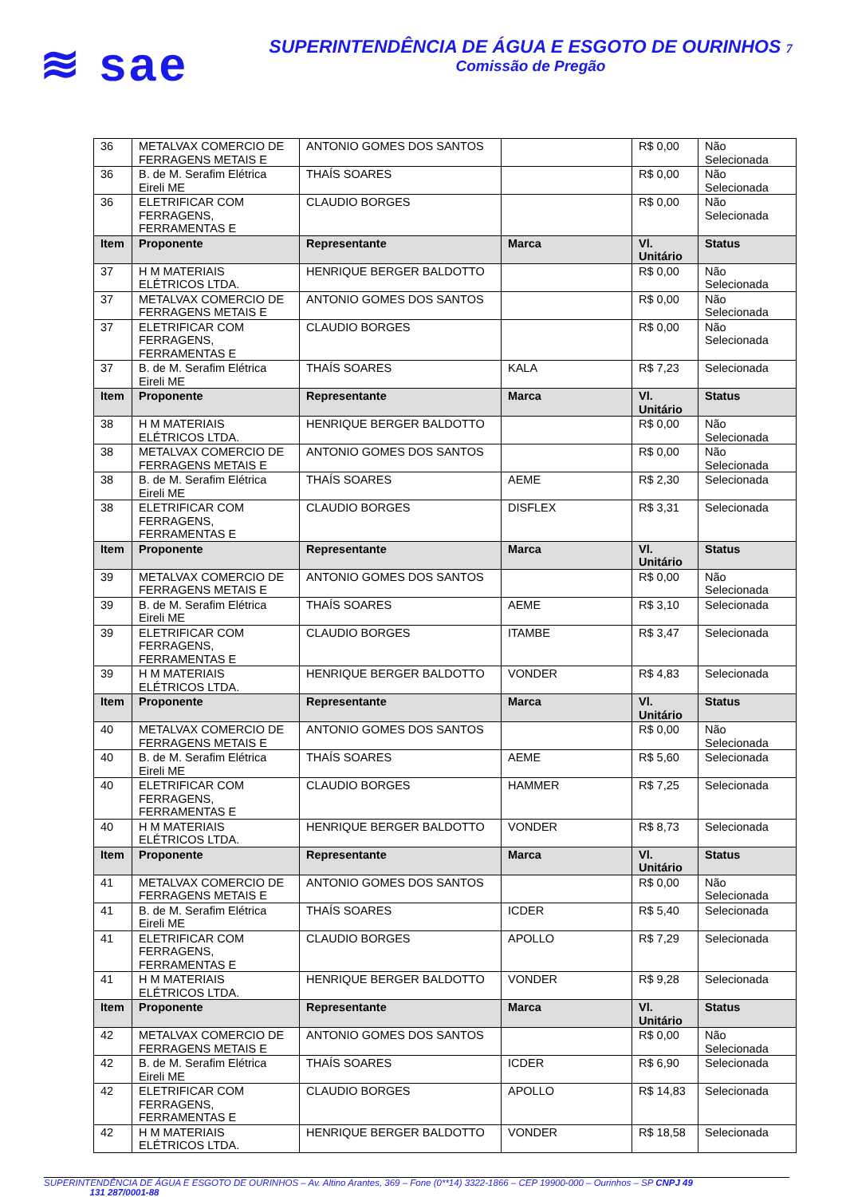≋ sae
SUPERINTENDÊNCIA DE ÁGUA E ESGOTO DE OURINHOS 7
Comissão de Pregão
| 36 | METALVAX COMERCIO DE FERRAGENS METAIS E | ANTONIO GOMES DOS SANTOS | | R$ 0,00 | Não Selecionada |
| 36 | B. de M. Serafim Elétrica Eireli ME | THAÍS SOARES | | R$ 0,00 | Não Selecionada |
| 36 | ELETRIFICAR COM FERRAGENS, FERRAMENTAS E | CLAUDIO BORGES | | R$ 0,00 | Não Selecionada |
| Item | Proponente | Representante | Marca | Vl. Unitário | Status |
| 37 | H M MATERIAIS ELÉTRICOS LTDA. | HENRIQUE BERGER BALDOTTO | | R$ 0,00 | Não Selecionada |
| 37 | METALVAX COMERCIO DE FERRAGENS METAIS E | ANTONIO GOMES DOS SANTOS | | R$ 0,00 | Não Selecionada |
| 37 | ELETRIFICAR COM FERRAGENS, FERRAMENTAS E | CLAUDIO BORGES | | R$ 0,00 | Não Selecionada |
| 37 | B. de M. Serafim Elétrica Eireli ME | THAÍS SOARES | KALA | R$ 7,23 | Selecionada |
| Item | Proponente | Representante | Marca | Vl. Unitário | Status |
| 38 | H M MATERIAIS ELÉTRICOS LTDA. | HENRIQUE BERGER BALDOTTO | | R$ 0,00 | Não Selecionada |
| 38 | METALVAX COMERCIO DE FERRAGENS METAIS E | ANTONIO GOMES DOS SANTOS | | R$ 0,00 | Não Selecionada |
| 38 | B. de M. Serafim Elétrica Eireli ME | THAÍS SOARES | AEME | R$ 2,30 | Selecionada |
| 38 | ELETRIFICAR COM FERRAGENS, FERRAMENTAS E | CLAUDIO BORGES | DISFLEX | R$ 3,31 | Selecionada |
| Item | Proponente | Representante | Marca | Vl. Unitário | Status |
| 39 | METALVAX COMERCIO DE FERRAGENS METAIS E | ANTONIO GOMES DOS SANTOS | | R$ 0,00 | Não Selecionada |
| 39 | B. de M. Serafim Elétrica Eireli ME | THAÍS SOARES | AEME | R$ 3,10 | Selecionada |
| 39 | ELETRIFICAR COM FERRAGENS, FERRAMENTAS E | CLAUDIO BORGES | ITAMBE | R$ 3,47 | Selecionada |
| 39 | H M MATERIAIS ELÉTRICOS LTDA. | HENRIQUE BERGER BALDOTTO | VONDER | R$ 4,83 | Selecionada |
| Item | Proponente | Representante | Marca | Vl. Unitário | Status |
| 40 | METALVAX COMERCIO DE FERRAGENS METAIS E | ANTONIO GOMES DOS SANTOS | | R$ 0,00 | Não Selecionada |
| 40 | B. de M. Serafim Elétrica Eireli ME | THAÍS SOARES | AEME | R$ 5,60 | Selecionada |
| 40 | ELETRIFICAR COM FERRAGENS, FERRAMENTAS E | CLAUDIO BORGES | HAMMER | R$ 7,25 | Selecionada |
| 40 | H M MATERIAIS ELÉTRICOS LTDA. | HENRIQUE BERGER BALDOTTO | VONDER | R$ 8,73 | Selecionada |
| Item | Proponente | Representante | Marca | Vl. Unitário | Status |
| 41 | METALVAX COMERCIO DE FERRAGENS METAIS E | ANTONIO GOMES DOS SANTOS | | R$ 0,00 | Não Selecionada |
| 41 | B. de M. Serafim Elétrica Eireli ME | THAÍS SOARES | ICDER | R$ 5,40 | Selecionada |
| 41 | ELETRIFICAR COM FERRAGENS, FERRAMENTAS E | CLAUDIO BORGES | APOLLO | R$ 7,29 | Selecionada |
| 41 | H M MATERIAIS ELÉTRICOS LTDA. | HENRIQUE BERGER BALDOTTO | VONDER | R$ 9,28 | Selecionada |
| Item | Proponente | Representante | Marca | Vl. Unitário | Status |
| 42 | METALVAX COMERCIO DE FERRAGENS METAIS E | ANTONIO GOMES DOS SANTOS | | R$ 0,00 | Não Selecionada |
| 42 | B. de M. Serafim Elétrica Eireli ME | THAÍS SOARES | ICDER | R$ 6,90 | Selecionada |
| 42 | ELETRIFICAR COM FERRAGENS, FERRAMENTAS E | CLAUDIO BORGES | APOLLO | R$ 14,83 | Selecionada |
| 42 | H M MATERIAIS ELÉTRICOS LTDA. | HENRIQUE BERGER BALDOTTO | VONDER | R$ 18,58 | Selecionada |
SUPERINTENDÊNCIA DE ÁGUA E ESGOTO DE OURINHOS – Av. Altino Arantes, 369 – Fone (0**14) 3322-1866 – CEP 19900-000 – Ourinhos – SP CNPJ 49
131 287/0001-88